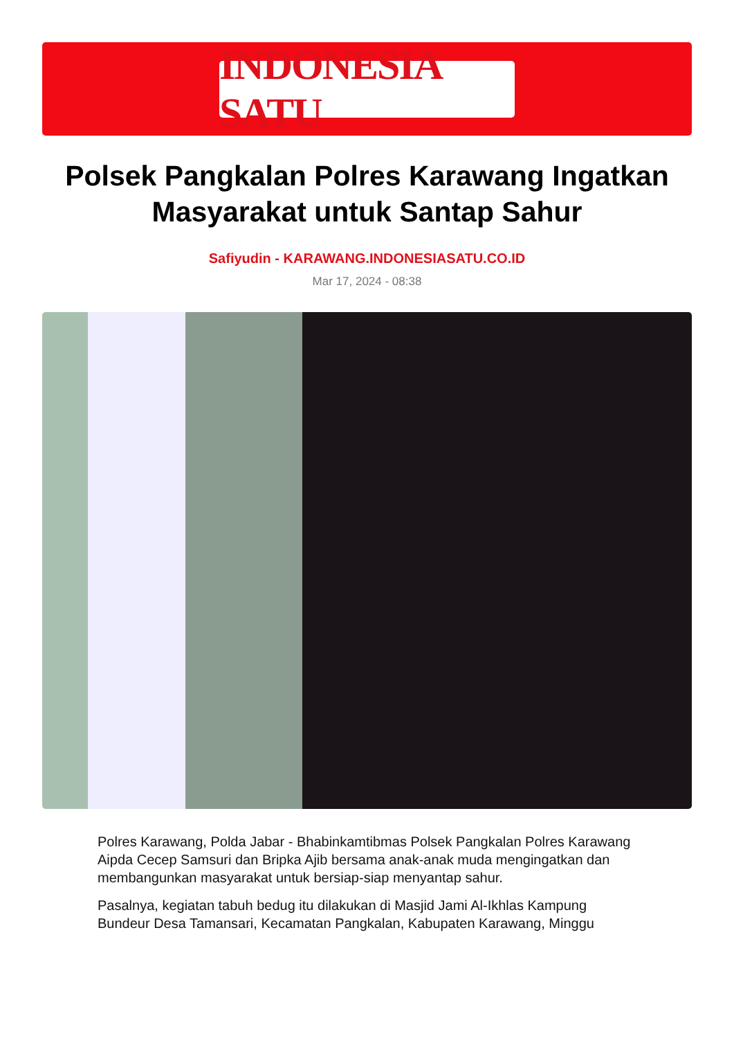INDONESIA SATU
Polsek Pangkalan Polres Karawang Ingatkan Masyarakat untuk Santap Sahur
Safiyudin - KARAWANG.INDONESIASATU.CO.ID
Mar 17, 2024 - 08:38
Polres Karawang, Polda Jabar - Bhabinkamtibmas Polsek Pangkalan Polres Karawang Aipda Cecep Samsuri dan Bripka Ajib bersama anak-anak muda mengingatkan dan membangunkan masyarakat untuk bersiap-siap menyantap sahur.
Pasalnya, kegiatan tabuh bedug itu dilakukan di Masjid Jami Al-Ikhlas Kampung Bundeur Desa Tamansari, Kecamatan Pangkalan, Kabupaten Karawang, Minggu